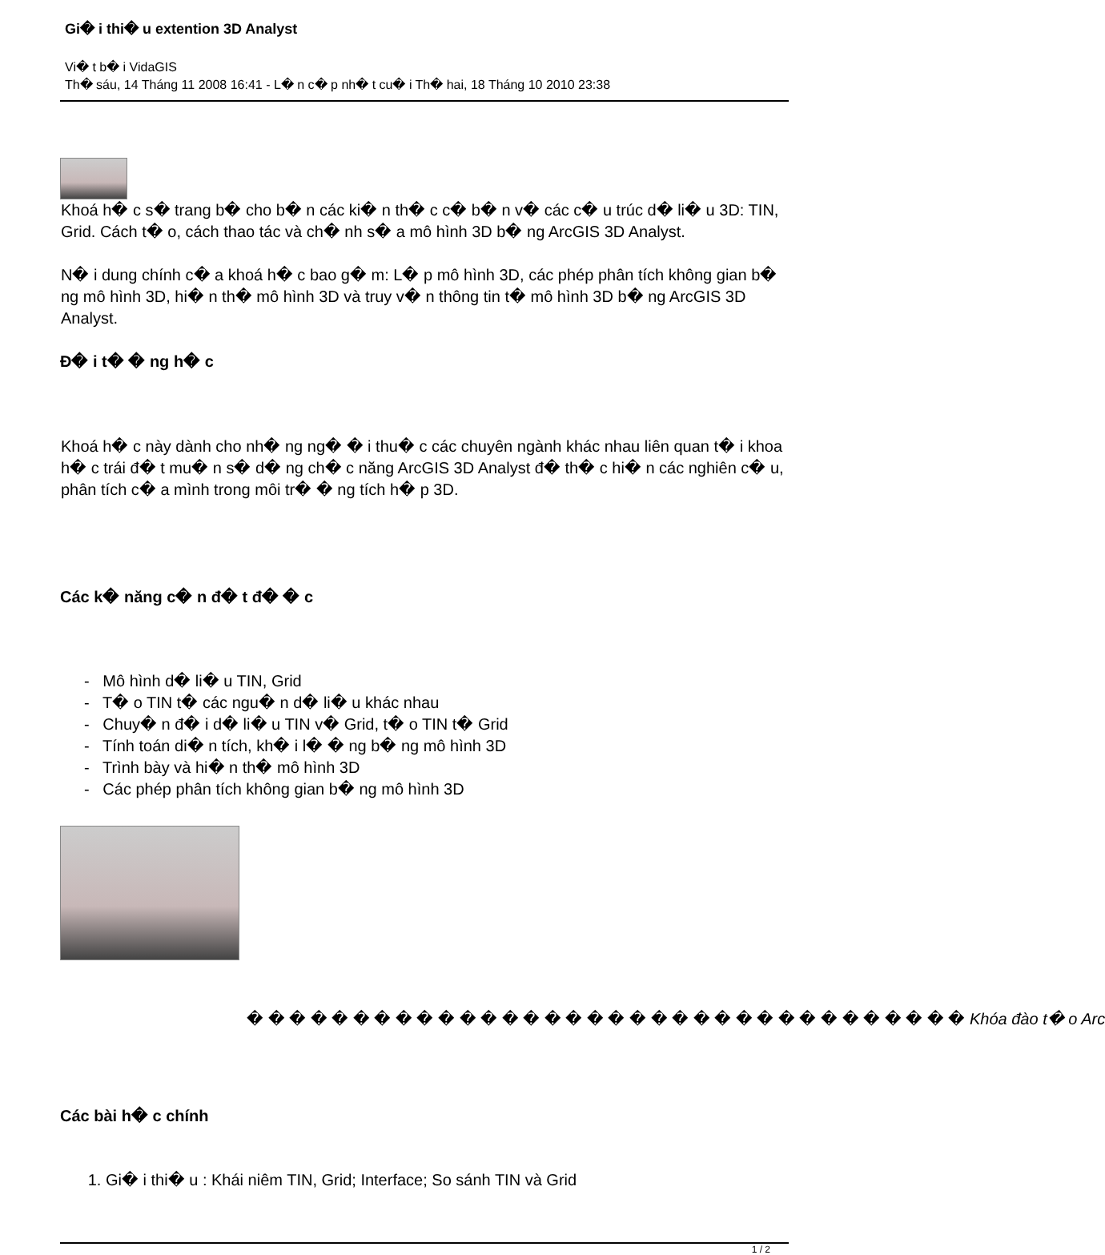Gi� i thi� u extention 3D Analyst
Vi� t b� i VidaGIS
Th� sáu, 14 Tháng 11 2008 16:41 - L� n c� p nh� t cu� i Th� hai, 18 Tháng 10 2010 23:38
Khoá h� c s� trang b� cho b� n các ki� n th� c c� b� n v� các c� u trúc d� li� u 3D: TIN, Grid. Cách t� o, cách thao tác và ch� nh s� a mô hình 3D b� ng ArcGIS 3D Analyst.
N� i dung chính c� a khoá h� c bao g� m: L� p mô hình 3D, các phép phân tích không gian b� ng mô hình 3D, hi� n th� mô hình 3D và truy v� n thông tin t� mô hình 3D b� ng ArcGIS 3D Analyst.
Đ� i t� � ng h� c
Khoá h� c này dành cho nh� ng ng� � i thu� c các chuyên ngành khác nhau liên quan t� i khoa h� c trái đ� t mu� n s� d� ng ch� c năng ArcGIS 3D Analyst đ� th� c hi� n các nghiên c� u, phân tích c� a mình trong môi tr� � ng tích h� p 3D.
Các k� năng c� n đ� t đ� � c
- Mô hình d� li� u TIN, Grid
- T� o TIN t� các ngu� n d� li� u khác nhau
- Chuy� n đ� i d� li� u TIN v� Grid, t� o TIN t� Grid
- Tính toán di� n tích, kh� i l� � ng b� ng mô hình 3D
- Trình bày và hi� n th� mô hình 3D
- Các phép phân tích không gian b� ng mô hình 3D
� � � � � � � � � � � � � � � � � � � � � � � � � � � � � � � � � � Khóa đào t� o Arc
Các bài h� c chính
1. Gi� i thi� u : Khái niêm TIN, Grid; Interface; So sánh TIN và Grid
1 / 2